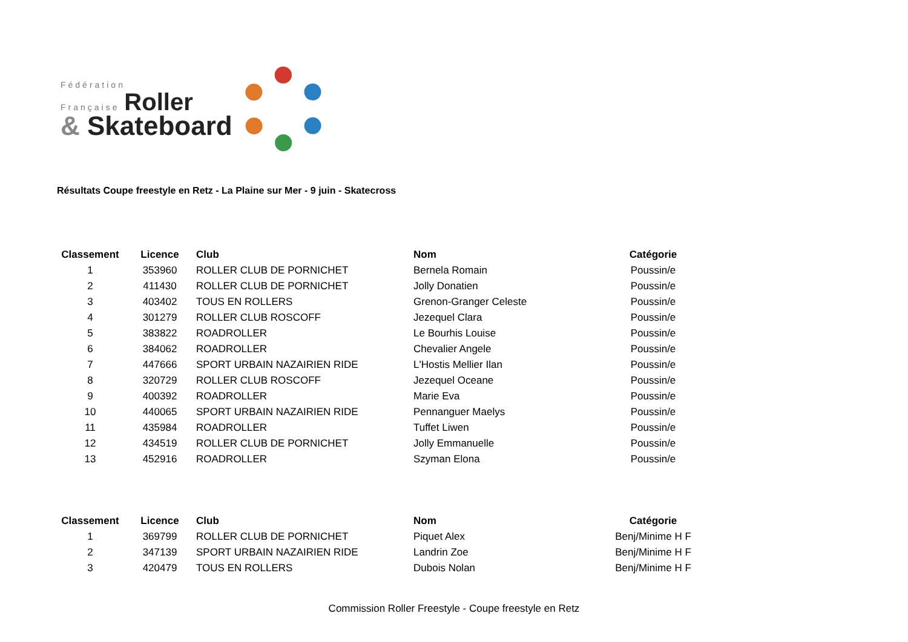Fédération
Française Roller
& Skateboard
Résultats Coupe freestyle en Retz - La Plaine sur Mer - 9 juin - Skatecross
| Classement | Licence | Club | Nom | Catégorie |
| --- | --- | --- | --- | --- |
| 1 | 353960 | ROLLER CLUB DE PORNICHET | Bernela Romain | Poussin/e |
| 2 | 411430 | ROLLER CLUB DE PORNICHET | Jolly Donatien | Poussin/e |
| 3 | 403402 | TOUS EN ROLLERS | Grenon-Granger Celeste | Poussin/e |
| 4 | 301279 | ROLLER CLUB ROSCOFF | Jezequel Clara | Poussin/e |
| 5 | 383822 | ROADROLLER | Le Bourhis Louise | Poussin/e |
| 6 | 384062 | ROADROLLER | Chevalier Angele | Poussin/e |
| 7 | 447666 | SPORT URBAIN NAZAIRIEN RIDE | L'Hostis Mellier Ilan | Poussin/e |
| 8 | 320729 | ROLLER CLUB ROSCOFF | Jezequel Oceane | Poussin/e |
| 9 | 400392 | ROADROLLER | Marie Eva | Poussin/e |
| 10 | 440065 | SPORT URBAIN NAZAIRIEN RIDE | Pennanguer Maelys | Poussin/e |
| 11 | 435984 | ROADROLLER | Tuffet Liwen | Poussin/e |
| 12 | 434519 | ROLLER CLUB DE PORNICHET | Jolly Emmanuelle | Poussin/e |
| 13 | 452916 | ROADROLLER | Szyman Elona | Poussin/e |
| Classement | Licence | Club | Nom | Catégorie |
| --- | --- | --- | --- | --- |
| 1 | 369799 | ROLLER CLUB DE PORNICHET | Piquet Alex | Benj/Minime H F |
| 2 | 347139 | SPORT URBAIN NAZAIRIEN RIDE | Landrin Zoe | Benj/Minime H F |
| 3 | 420479 | TOUS EN ROLLERS | Dubois Nolan | Benj/Minime H F |
Commission Roller Freestyle - Coupe freestyle en Retz